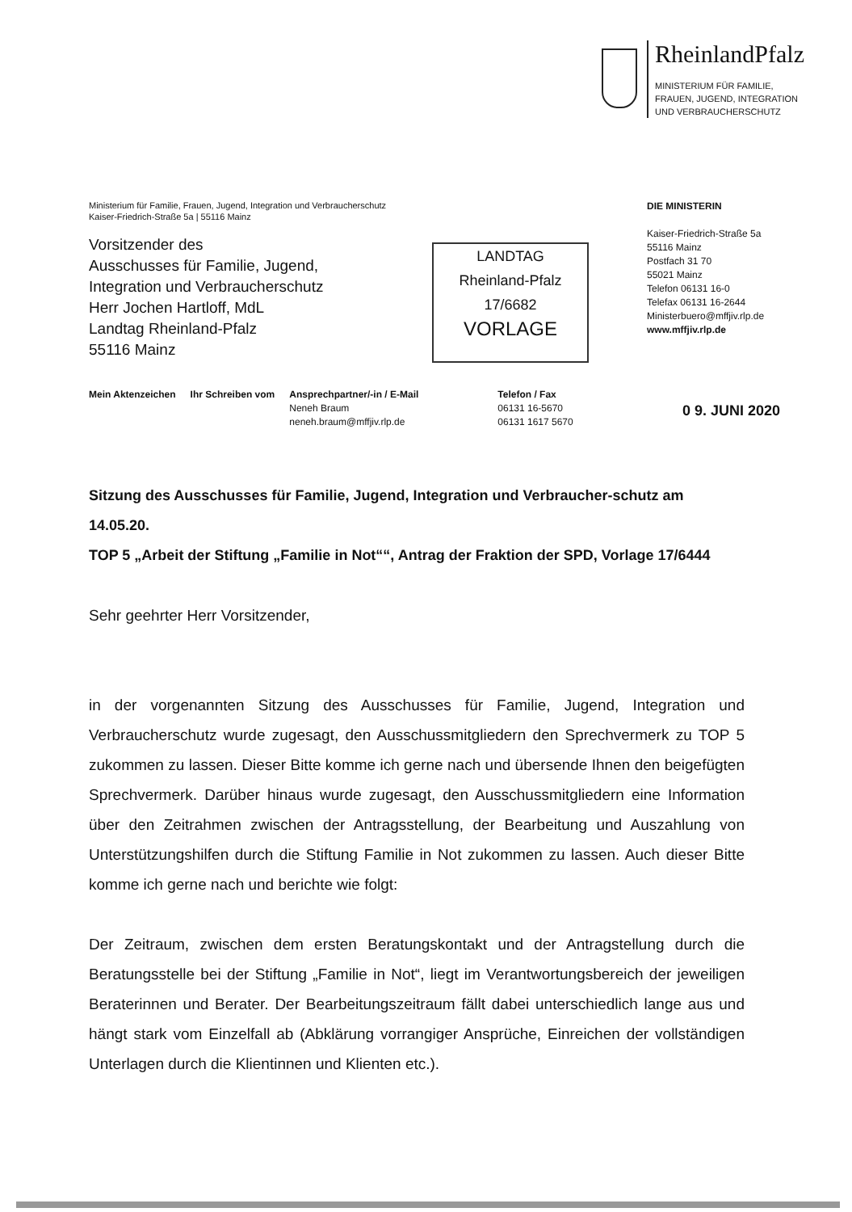RheinlandPfalz
MINISTERIUM FÜR FAMILIE,
FRAUEN, JUGEND, INTEGRATION
UND VERBRAUCHERSCHUTZ
Ministerium für Familie, Frauen, Jugend, Integration und Verbraucherschutz
Kaiser-Friedrich-Straße 5a | 55116 Mainz
Vorsitzender des
Ausschusses für Familie, Jugend,
Integration und Verbraucherschutz
Herr Jochen Hartloff, MdL
Landtag Rheinland-Pfalz
55116 Mainz
LANDTAG
Rheinland-Pfalz
17/6682
VORLAGE
DIE MINISTERIN
Kaiser-Friedrich-Straße 5a
55116 Mainz
Postfach 31 70
55021 Mainz
Telefon 06131 16-0
Telefax 06131 16-2644
Ministerbuero@mffjiv.rlp.de
www.mffjiv.rlp.de
Mein Aktenzeichen Ihr Schreiben vom Ansprechpartner/-in / E-Mail
Neneh Braum
neneh.braum@mffjiv.rlp.de
Telefon / Fax
06131 16-5670
06131 1617 5670
0 9. JUNI 2020
Sitzung des Ausschusses für Familie, Jugend, Integration und Verbraucher-schutz am 14.05.20.
TOP 5 „Arbeit der Stiftung „Familie in Not““, Antrag der Fraktion der SPD, Vorlage 17/6444
Sehr geehrter Herr Vorsitzender,
in der vorgenannten Sitzung des Ausschusses für Familie, Jugend, Integration und Verbraucherschutz wurde zugesagt, den Ausschussmitgliedern den Sprechvermerk zu TOP 5 zukommen zu lassen. Dieser Bitte komme ich gerne nach und übersende Ihnen den beigefügten Sprechvermerk. Darüber hinaus wurde zugesagt, den Ausschussmitgliedern eine Information über den Zeitrahmen zwischen der Antragsstellung, der Bearbeitung und Auszahlung von Unterstützungshilfen durch die Stiftung Familie in Not zukommen zu lassen. Auch dieser Bitte komme ich gerne nach und berichte wie folgt:
Der Zeitraum, zwischen dem ersten Beratungskontakt und der Antragstellung durch die Beratungsstelle bei der Stiftung „Familie in Not“, liegt im Verantwortungsbereich der jeweiligen Beraterinnen und Berater. Der Bearbeitungszeitraum fällt dabei unterschiedlich lange aus und hängt stark vom Einzelfall ab (Abklärung vorrangiger Ansprüche, Einreichen der vollständigen Unterlagen durch die Klientinnen und Klienten etc.).